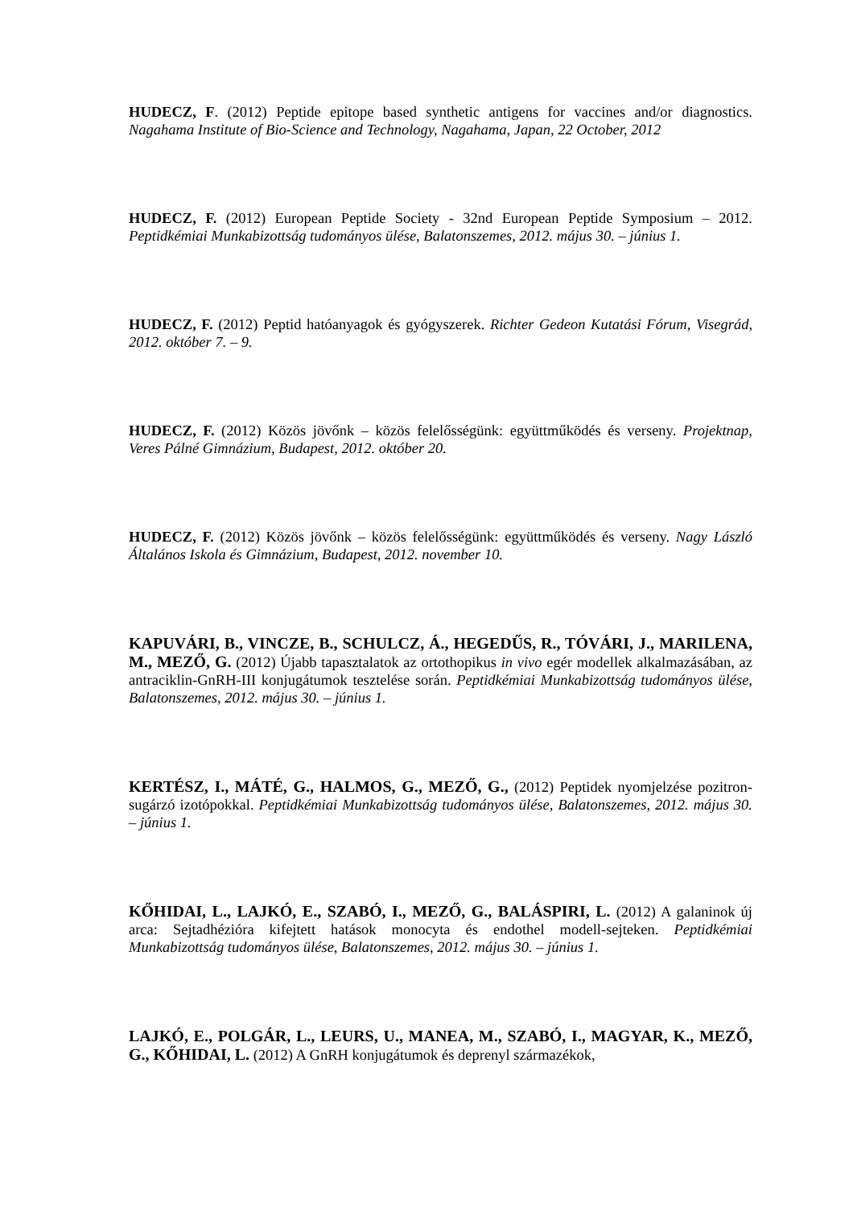HUDECZ, F. (2012) Peptide epitope based synthetic antigens for vaccines and/or diagnostics. Nagahama Institute of Bio-Science and Technology, Nagahama, Japan, 22 October, 2012
HUDECZ, F. (2012) European Peptide Society - 32nd European Peptide Symposium – 2012. Peptidkémiai Munkabizottság tudományos ülése, Balatonszemes, 2012. május 30. – június 1.
HUDECZ, F. (2012) Peptid hatóanyagok és gyógyszerek. Richter Gedeon Kutatási Fórum, Visegrád, 2012. október 7. – 9.
HUDECZ, F. (2012) Közös jövőnk – közös felelősségünk: együttműködés és verseny. Projektnap, Veres Pálné Gimnázium, Budapest, 2012. október 20.
HUDECZ, F. (2012) Közös jövőnk – közös felelősségünk: együttműködés és verseny. Nagy László Általános Iskola és Gimnázium, Budapest, 2012. november 10.
KAPUVÁRI, B., VINCZE, B., SCHULCZ, Á., HEGEDŰS, R., TÓVÁRI, J., MARILENA, M., MEZŐ, G. (2012) Újabb tapasztalatok az ortothopikus in vivo egér modellek alkalmazásában, az antraciklin-GnRH-III konjugátumok tesztelése során. Peptidkémiai Munkabizottság tudományos ülése, Balatonszemes, 2012. május 30. – június 1.
KERTÉSZ, I., MÁTÉ, G., HALMOS, G., MEZŐ, G., (2012) Peptidek nyomjelzése pozitron-sugárzó izotópokkal. Peptidkémiai Munkabizottság tudományos ülése, Balatonszemes, 2012. május 30. – június 1.
KŐHIDAI, L., LAJKÓ, E., SZABÓ, I., MEZŐ, G., BALÁSPIRI, L. (2012) A galaninok új arca: Sejtadhézióra kifejtett hatások monocyta és endothel modell-sejteken. Peptidkémiai Munkabizottság tudományos ülése, Balatonszemes, 2012. május 30. – június 1.
LAJKÓ, E., POLGÁR, L., LEURS, U., MANEA, M., SZABÓ, I., MAGYAR, K., MEZŐ, G., KŐHIDAI, L. (2012) A GnRH konjugátumok és deprenyl származékok,